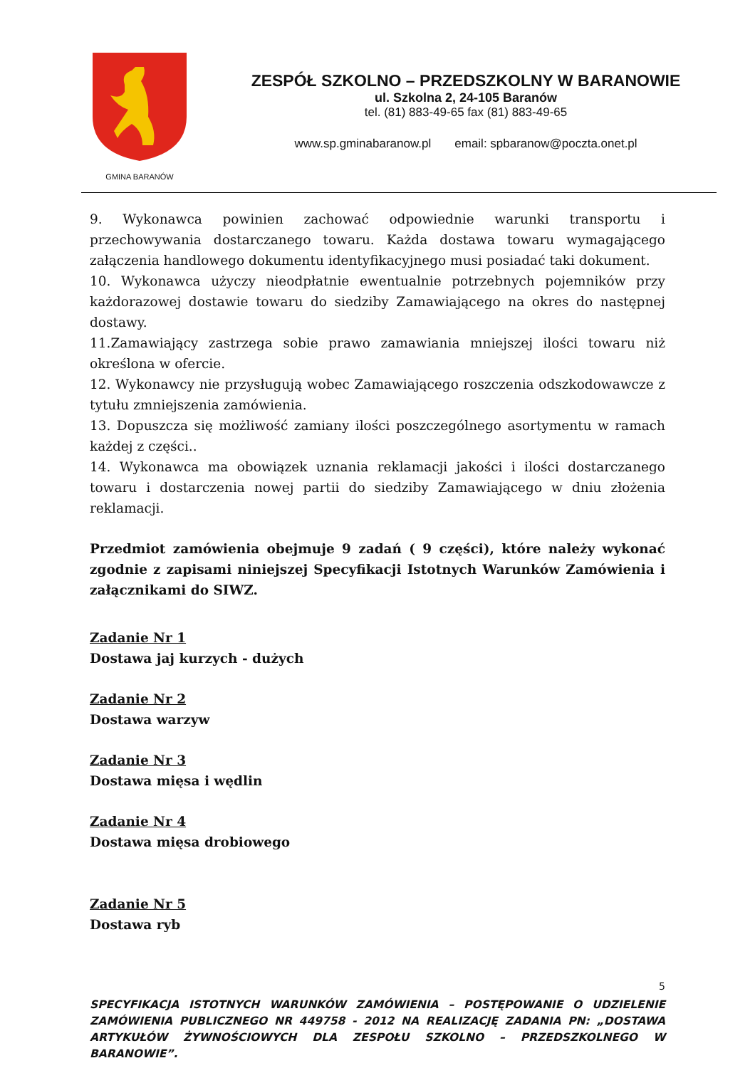GMINA BARANÓW
ZESPÓŁ SZKOLNO – PRZEDSZKOLNY W BARANOWIE
ul. Szkolna 2, 24-105 Baranów
tel. (81) 883-49-65 fax (81) 883-49-65
www.sp.gminabaranow.pl email: spbaranow@poczta.onet.pl
9. Wykonawca powinien zachować odpowiednie warunki transportu i przechowywania dostarczanego towaru. Każda dostawa towaru wymagającego załączenia handlowego dokumentu identyfikacyjnego musi posiadać taki dokument.
10. Wykonawca użyczy nieodpłatnie ewentualnie potrzebnych pojemników przy każdorazowej dostawie towaru do siedziby Zamawiającego na okres do następnej dostawy.
11.Zamawiający zastrzega sobie prawo zamawiania mniejszej ilości towaru niż określona w ofercie.
12. Wykonawcy nie przysługują wobec Zamawiającego roszczenia odszkodowawcze z tytułu zmniejszenia zamówienia.
13. Dopuszcza się możliwość zamiany ilości poszczególnego asortymentu w ramach każdej z części..
14. Wykonawca ma obowiązek uznania reklamacji jakości i ilości dostarczanego towaru i dostarczenia nowej partii do siedziby Zamawiającego w dniu złożenia reklamacji.
Przedmiot zamówienia obejmuje 9 zadań ( 9 części), które należy wykonać zgodnie z zapisami niniejszej Specyfikacji Istotnych Warunków Zamówienia i załącznikami do SIWZ.
Zadanie Nr 1
Dostawa jaj kurzych - dużych
Zadanie Nr 2
Dostawa warzyw
Zadanie Nr 3
Dostawa mięsa i wędlin
Zadanie Nr 4
Dostawa mięsa drobiowego
Zadanie Nr 5
Dostawa ryb
5
SPECYFIKACJA ISTOTNYCH WARUNKÓW ZAMÓWIENIA – POSTĘPOWANIE O UDZIELENIE ZAMÓWIENIA PUBLICZNEGO NR 449758 - 2012 NA REALIZACJĘ ZADANIA PN: „DOSTAWA ARTYKUŁÓW ŻYWNOŚCIOWYCH DLA ZESPOŁU SZKOLNO – PRZEDSZKOLNEGO W BARANOWIE”.